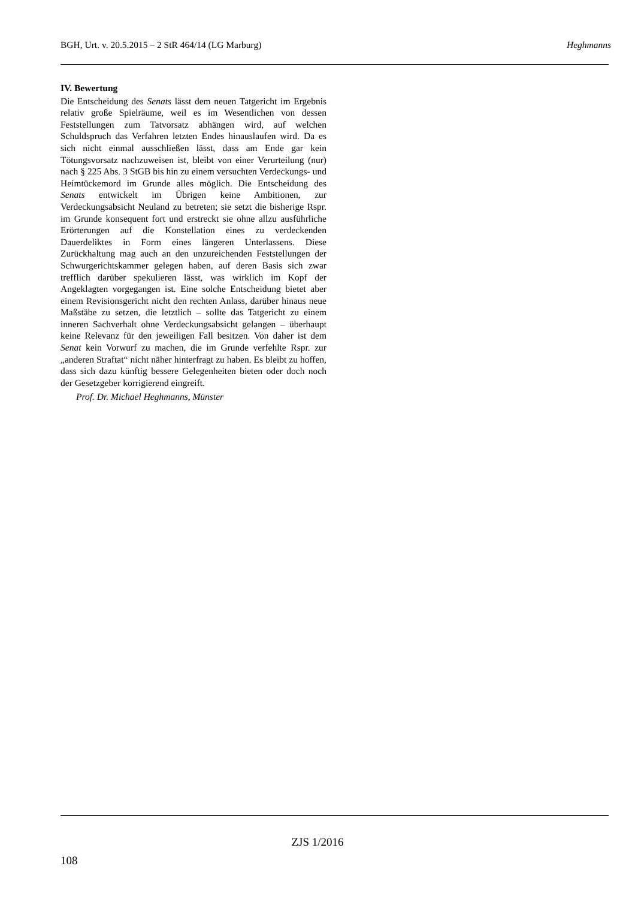BGH, Urt. v. 20.5.2015 – 2 StR 464/14 (LG Marburg) Heghmanns
IV. Bewertung
Die Entscheidung des Senats lässt dem neuen Tatgericht im Ergebnis relativ große Spielräume, weil es im Wesentlichen von dessen Feststellungen zum Tatvorsatz abhängen wird, auf welchen Schuldspruch das Verfahren letzten Endes hinauslaufen wird. Da es sich nicht einmal ausschließen lässt, dass am Ende gar kein Tötungsvorsatz nachzuweisen ist, bleibt von einer Verurteilung (nur) nach § 225 Abs. 3 StGB bis hin zu einem versuchten Verdeckungs- und Heimtückemord im Grunde alles möglich. Die Entscheidung des Senats entwickelt im Übrigen keine Ambitionen, zur Verdeckungsabsicht Neuland zu betreten; sie setzt die bisherige Rspr. im Grunde konsequent fort und erstreckt sie ohne allzu ausführliche Erörterungen auf die Konstellation eines zu verdeckenden Dauerdeliktes in Form eines längeren Unterlassens. Diese Zurückhaltung mag auch an den unzureichenden Feststellungen der Schwurgerichtskammer gelegen haben, auf deren Basis sich zwar trefflich darüber spekulieren lässt, was wirklich im Kopf der Angeklagten vorgegangen ist. Eine solche Entscheidung bietet aber einem Revisionsgericht nicht den rechten Anlass, darüber hinaus neue Maßstäbe zu setzen, die letztlich – sollte das Tatgericht zu einem inneren Sachverhalt ohne Verdeckungsabsicht gelangen – überhaupt keine Relevanz für den jeweiligen Fall besitzen. Von daher ist dem Senat kein Vorwurf zu machen, die im Grunde verfehlte Rspr. zur „anderen Straftat“ nicht näher hinterfragt zu haben. Es bleibt zu hoffen, dass sich dazu künftig bessere Gelegenheiten bieten oder doch noch der Gesetzgeber korrigierend eingreift.
Prof. Dr. Michael Heghmanns, Münster
ZJS 1/2016
108